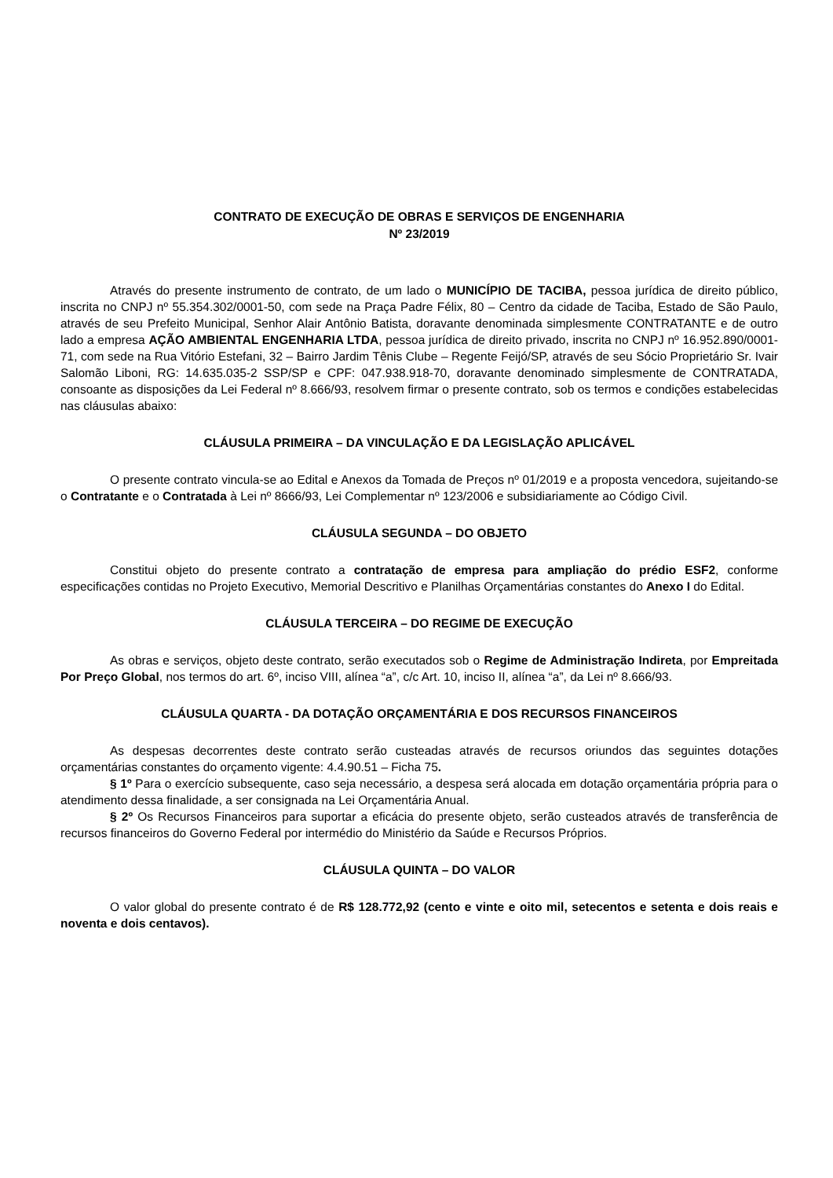CONTRATO DE EXECUÇÃO DE OBRAS E SERVIÇOS DE ENGENHARIA
Nº 23/2019
Através do presente instrumento de contrato, de um lado o MUNICÍPIO DE TACIBA, pessoa jurídica de direito público, inscrita no CNPJ nº 55.354.302/0001-50, com sede na Praça Padre Félix, 80 – Centro da cidade de Taciba, Estado de São Paulo, através de seu Prefeito Municipal, Senhor Alair Antônio Batista, doravante denominada simplesmente CONTRATANTE e de outro lado a empresa AÇÃO AMBIENTAL ENGENHARIA LTDA, pessoa jurídica de direito privado, inscrita no CNPJ nº 16.952.890/0001-71, com sede na Rua Vitório Estefani, 32 – Bairro Jardim Tênis Clube – Regente Feijó/SP, através de seu Sócio Proprietário Sr. Ivair Salomão Liboni, RG: 14.635.035-2 SSP/SP e CPF: 047.938.918-70, doravante denominado simplesmente de CONTRATADA, consoante as disposições da Lei Federal nº 8.666/93, resolvem firmar o presente contrato, sob os termos e condições estabelecidas nas cláusulas abaixo:
CLÁUSULA PRIMEIRA – DA VINCULAÇÃO E DA LEGISLAÇÃO APLICÁVEL
O presente contrato vincula-se ao Edital e Anexos da Tomada de Preços nº 01/2019 e a proposta vencedora, sujeitando-se o Contratante e o Contratada à Lei nº 8666/93, Lei Complementar nº 123/2006 e subsidiariamente ao Código Civil.
CLÁUSULA SEGUNDA – DO OBJETO
Constitui objeto do presente contrato a contratação de empresa para ampliação do prédio ESF2, conforme especificações contidas no Projeto Executivo, Memorial Descritivo e Planilhas Orçamentárias constantes do Anexo I do Edital.
CLÁUSULA TERCEIRA – DO REGIME DE EXECUÇÃO
As obras e serviços, objeto deste contrato, serão executados sob o Regime de Administração Indireta, por Empreitada Por Preço Global, nos termos do art. 6º, inciso VIII, alínea “a”, c/c Art. 10, inciso II, alínea “a”, da Lei nº 8.666/93.
CLÁUSULA QUARTA - DA DOTAÇÃO ORÇAMENTÁRIA E DOS RECURSOS FINANCEIROS
As despesas decorrentes deste contrato serão custeadas através de recursos oriundos das seguintes dotações orçamentárias constantes do orçamento vigente: 4.4.90.51 – Ficha 75.
§ 1º Para o exercício subsequente, caso seja necessário, a despesa será alocada em dotação orçamentária própria para o atendimento dessa finalidade, a ser consignada na Lei Orçamentária Anual.
§ 2º Os Recursos Financeiros para suportar a eficácia do presente objeto, serão custeados através de transferência de recursos financeiros do Governo Federal por intermédio do Ministério da Saúde e Recursos Próprios.
CLÁUSULA QUINTA – DO VALOR
O valor global do presente contrato é de R$ 128.772,92 (cento e vinte e oito mil, setecentos e setenta e dois reais e noventa e dois centavos).